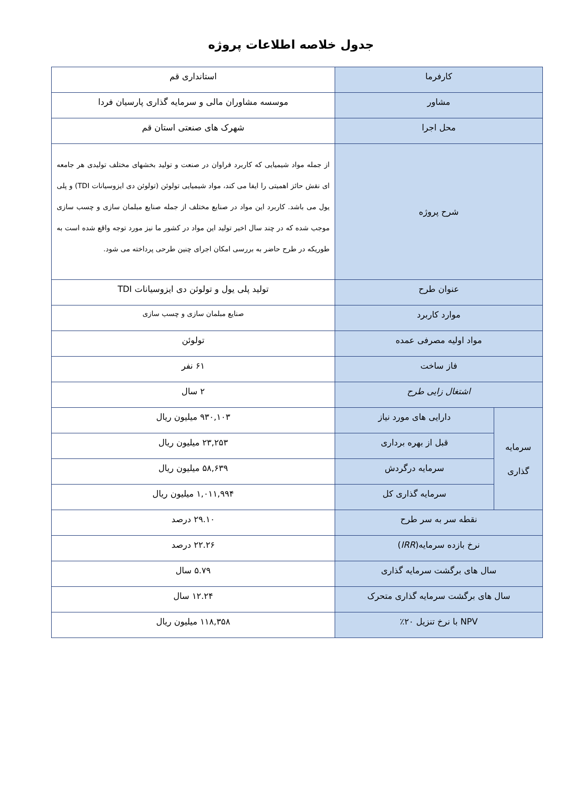جدول خلاصه اطلاعات پروژه
| کارفرما | | استانداری قم |
| مشاور | | موسسه مشاوران مالی و سرمایه گذاری پارسیان فردا |
| محل اجرا | | شهرک های صنعتی استان قم |
| شرح پروژه | | از جمله مواد شیمیایی که کاربرد فراوان در صنعت و تولید بخشهای مختلف تولیدی هر جامعه ای نقش حائز اهمیتی را ایفا می کند، مواد شیمیایی تولوئن (تولوئن دی ایزوسیانات TDI) و پلی یول می باشد. کاربرد این مواد در صنایع مختلف از جمله صنایع مبلمان سازی و چسب سازی موجب شده که در چند سال اخیر تولید این مواد در کشور ما نیز مورد توجه واقع شده است به طوریکه در طرح حاضر به بررسی امکان اجرای چنین طرحی پرداخته می شود. |
| عنوان طرح | | تولید پلی یول و تولوئن دی ایزوسیانات TDI |
| موارد کاربرد | | صنایع مبلمان سازی و چسب سازی |
| مواد اولیه مصرفی عمده | | تولوئن |
| فاز ساخت | | ۶۱ نفر |
| اشتغال زایی طرح | | ۲ سال |
| سرمایه گذاری | دارایی های مورد نیاز | ۹۳۰,۱۰۳ میلیون ریال |
| | قبل از بهره برداری | ۲۳,۲۵۳ میلیون ریال |
| | سرمایه درگردش | ۵۸,۶۳۹ میلیون ریال |
| | سرمایه گذاری کل | ۱,۰۱۱,۹۹۴ میلیون ریال |
| نقطه سر به سر طرح | | ۲۹.۱۰ درصد |
| نرخ بازده سرمایه( IRR ) | | ۲۲.۲۶ درصد |
| سال های برگشت سرمایه گذاری | | ۵.۷۹ سال |
| سال های برگشت سرمایه گذاری متحرک | | ۱۲.۲۴ سال |
| NPV با نرخ تنزیل ۲۰٪ | | ۱۱۸,۳۵۸ میلیون ریال |